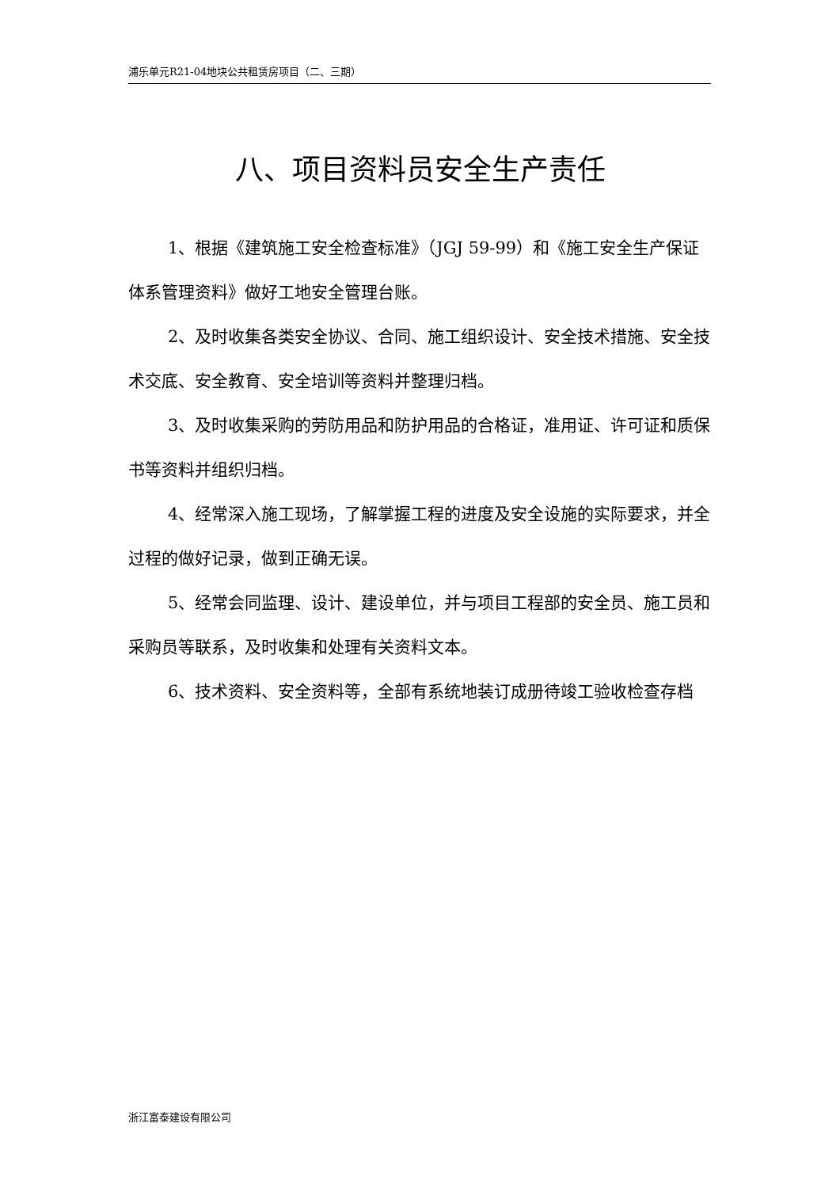浦乐单元R21-04地块公共租赁房项目（二、三期）
八、项目资料员安全生产责任
1、根据《建筑施工安全检查标准》（JGJ 59-99）和《施工安全生产保证体系管理资料》做好工地安全管理台账。
2、及时收集各类安全协议、合同、施工组织设计、安全技术措施、安全技术交底、安全教育、安全培训等资料并整理归档。
3、及时收集采购的劳防用品和防护用品的合格证，准用证、许可证和质保书等资料并组织归档。
4、经常深入施工现场，了解掌握工程的进度及安全设施的实际要求，并全过程的做好记录，做到正确无误。
5、经常会同监理、设计、建设单位，并与项目工程部的安全员、施工员和采购员等联系，及时收集和处理有关资料文本。
6、技术资料、安全资料等，全部有系统地装订成册待竣工验收检查存档
浙江富泰建设有限公司